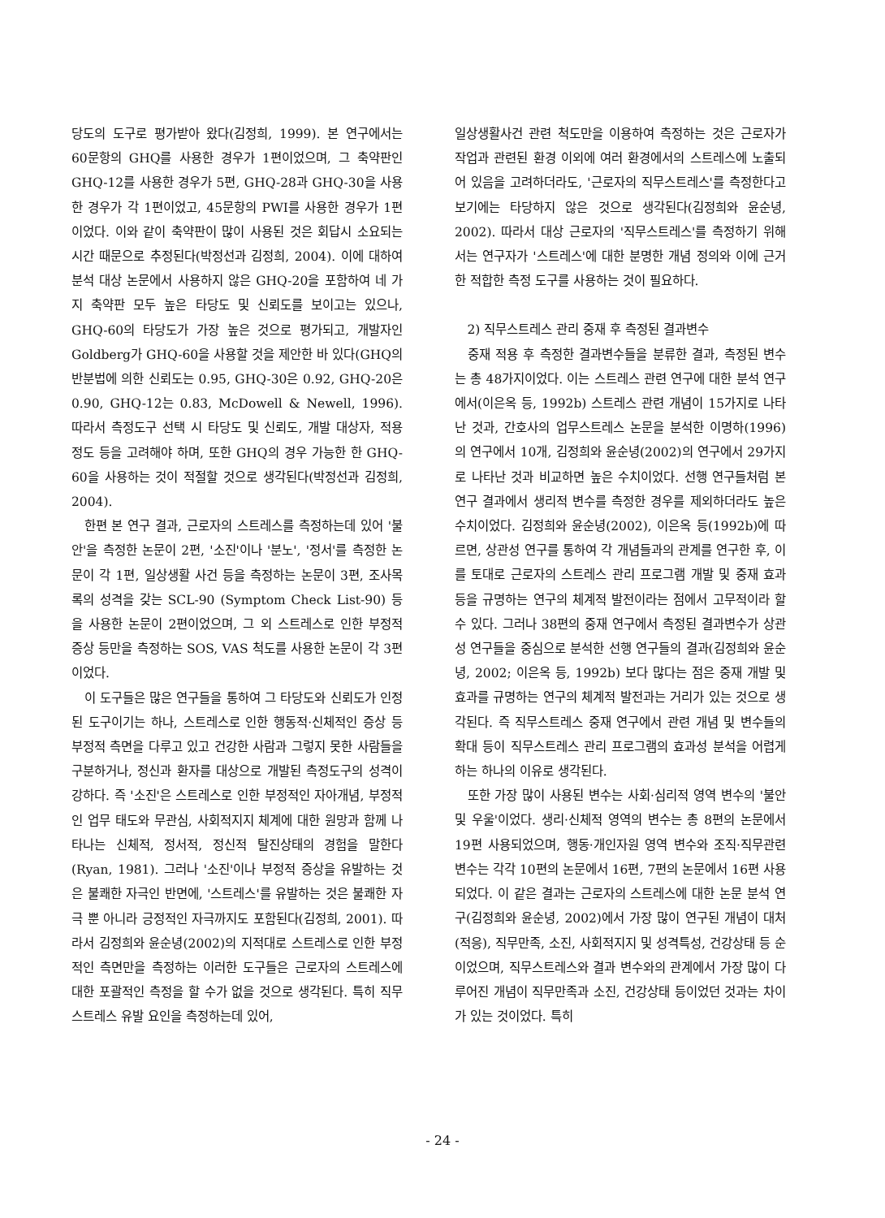당도의 도구로 평가받아 왔다(김정희, 1999). 본 연구에서는 60문항의 GHQ를 사용한 경우가 1편이었으며, 그 축약판인 GHQ-12를 사용한 경우가 5편, GHQ-28과 GHQ-30을 사용한 경우가 각 1편이었고, 45문항의 PWI를 사용한 경우가 1편이었다. 이와 같이 축약판이 많이 사용된 것은 회답시 소요되는 시간 때문으로 추정된다(박정선과 김정희, 2004). 이에 대하여 분석 대상 논문에서 사용하지 않은 GHQ-20을 포함하여 네 가지 축약판 모두 높은 타당도 및 신뢰도를 보이고는 있으나, GHQ-60의 타당도가 가장 높은 것으로 평가되고, 개발자인 Goldberg가 GHQ-60을 사용할 것을 제안한 바 있다(GHQ의 반분법에 의한 신뢰도는 0.95, GHQ-30은 0.92, GHQ-20은 0.90, GHQ-12는 0.83, McDowell & Newell, 1996). 따라서 측정도구 선택 시 타당도 및 신뢰도, 개발 대상자, 적용 정도 등을 고려해야 하며, 또한 GHQ의 경우 가능한 한 GHQ-60을 사용하는 것이 적절할 것으로 생각된다(박정선과 김정희, 2004).
한편 본 연구 결과, 근로자의 스트레스를 측정하는데 있어 '불안'을 측정한 논문이 2편, '소진'이나 '분노', '정서'를 측정한 논문이 각 1편, 일상생활 사건 등을 측정하는 논문이 3편, 조사목록의 성격을 갖는 SCL-90 (Symptom Check List-90) 등을 사용한 논문이 2편이었으며, 그 외 스트레스로 인한 부정적 증상 등만을 측정하는 SOS, VAS 척도를 사용한 논문이 각 3편이었다.
이 도구들은 많은 연구들을 통하여 그 타당도와 신뢰도가 인정된 도구이기는 하나, 스트레스로 인한 행동적·신체적인 증상 등 부정적 측면을 다루고 있고 건강한 사람과 그렇지 못한 사람들을 구분하거나, 정신과 환자를 대상으로 개발된 측정도구의 성격이 강하다. 즉 '소진'은 스트레스로 인한 부정적인 자아개념, 부정적인 업무 태도와 무관심, 사회적지지 체계에 대한 원망과 함께 나타나는 신체적, 정서적, 정신적 탈진상태의 경험을 말한다(Ryan, 1981). 그러나 '소진'이나 부정적 증상을 유발하는 것은 불쾌한 자극인 반면에, '스트레스'를 유발하는 것은 불쾌한 자극 뿐 아니라 긍정적인 자극까지도 포함된다(김정희, 2001). 따라서 김정희와 윤순녕(2002)의 지적대로 스트레스로 인한 부정적인 측면만을 측정하는 이러한 도구들은 근로자의 스트레스에 대한 포괄적인 측정을 할 수가 없을 것으로 생각된다. 특히 직무스트레스 유발 요인을 측정하는데 있어,
일상생활사건 관련 척도만을 이용하여 측정하는 것은 근로자가 작업과 관련된 환경 이외에 여러 환경에서의 스트레스에 노출되어 있음을 고려하더라도, '근로자의 직무스트레스'를 측정한다고 보기에는 타당하지 않은 것으로 생각된다(김정희와 윤순녕, 2002). 따라서 대상 근로자의 '직무스트레스'를 측정하기 위해서는 연구자가 '스트레스'에 대한 분명한 개념 정의와 이에 근거한 적합한 측정 도구를 사용하는 것이 필요하다.
2) 직무스트레스 관리 중재 후 측정된 결과변수
중재 적용 후 측정한 결과변수들을 분류한 결과, 측정된 변수는 총 48가지이었다. 이는 스트레스 관련 연구에 대한 분석 연구에서(이은옥 등, 1992b) 스트레스 관련 개념이 15가지로 나타난 것과, 간호사의 업무스트레스 논문을 분석한 이명하(1996)의 연구에서 10개, 김정희와 윤순녕(2002)의 연구에서 29가지로 나타난 것과 비교하면 높은 수치이었다. 선행 연구들처럼 본 연구 결과에서 생리적 변수를 측정한 경우를 제외하더라도 높은 수치이었다. 김정희와 윤순녕(2002), 이은옥 등(1992b)에 따르면, 상관성 연구를 통하여 각 개념들과의 관계를 연구한 후, 이를 토대로 근로자의 스트레스 관리 프로그램 개발 및 중재 효과 등을 규명하는 연구의 체계적 발전이라는 점에서 고무적이라 할 수 있다. 그러나 38편의 중재 연구에서 측정된 결과변수가 상관성 연구들을 중심으로 분석한 선행 연구들의 결과(김정희와 윤순녕, 2002; 이은옥 등, 1992b) 보다 많다는 점은 중재 개발 및 효과를 규명하는 연구의 체계적 발전과는 거리가 있는 것으로 생각된다. 즉 직무스트레스 중재 연구에서 관련 개념 및 변수들의 확대 등이 직무스트레스 관리 프로그램의 효과성 분석을 어렵게 하는 하나의 이유로 생각된다.
또한 가장 많이 사용된 변수는 사회·심리적 영역 변수의 '불안 및 우울'이었다. 생리·신체적 영역의 변수는 총 8편의 논문에서 19편 사용되었으며, 행동·개인자원 영역 변수와 조직·직무관련 변수는 각각 10편의 논문에서 16편, 7편의 논문에서 16편 사용되었다. 이 같은 결과는 근로자의 스트레스에 대한 논문 분석 연구(김정희와 윤순녕, 2002)에서 가장 많이 연구된 개념이 대처(적응), 직무만족, 소진, 사회적지지 및 성격특성, 건강상태 등 순이었으며, 직무스트레스와 결과 변수와의 관계에서 가장 많이 다루어진 개념이 직무만족과 소진, 건강상태 등이었던 것과는 차이가 있는 것이었다. 특히
- 24 -